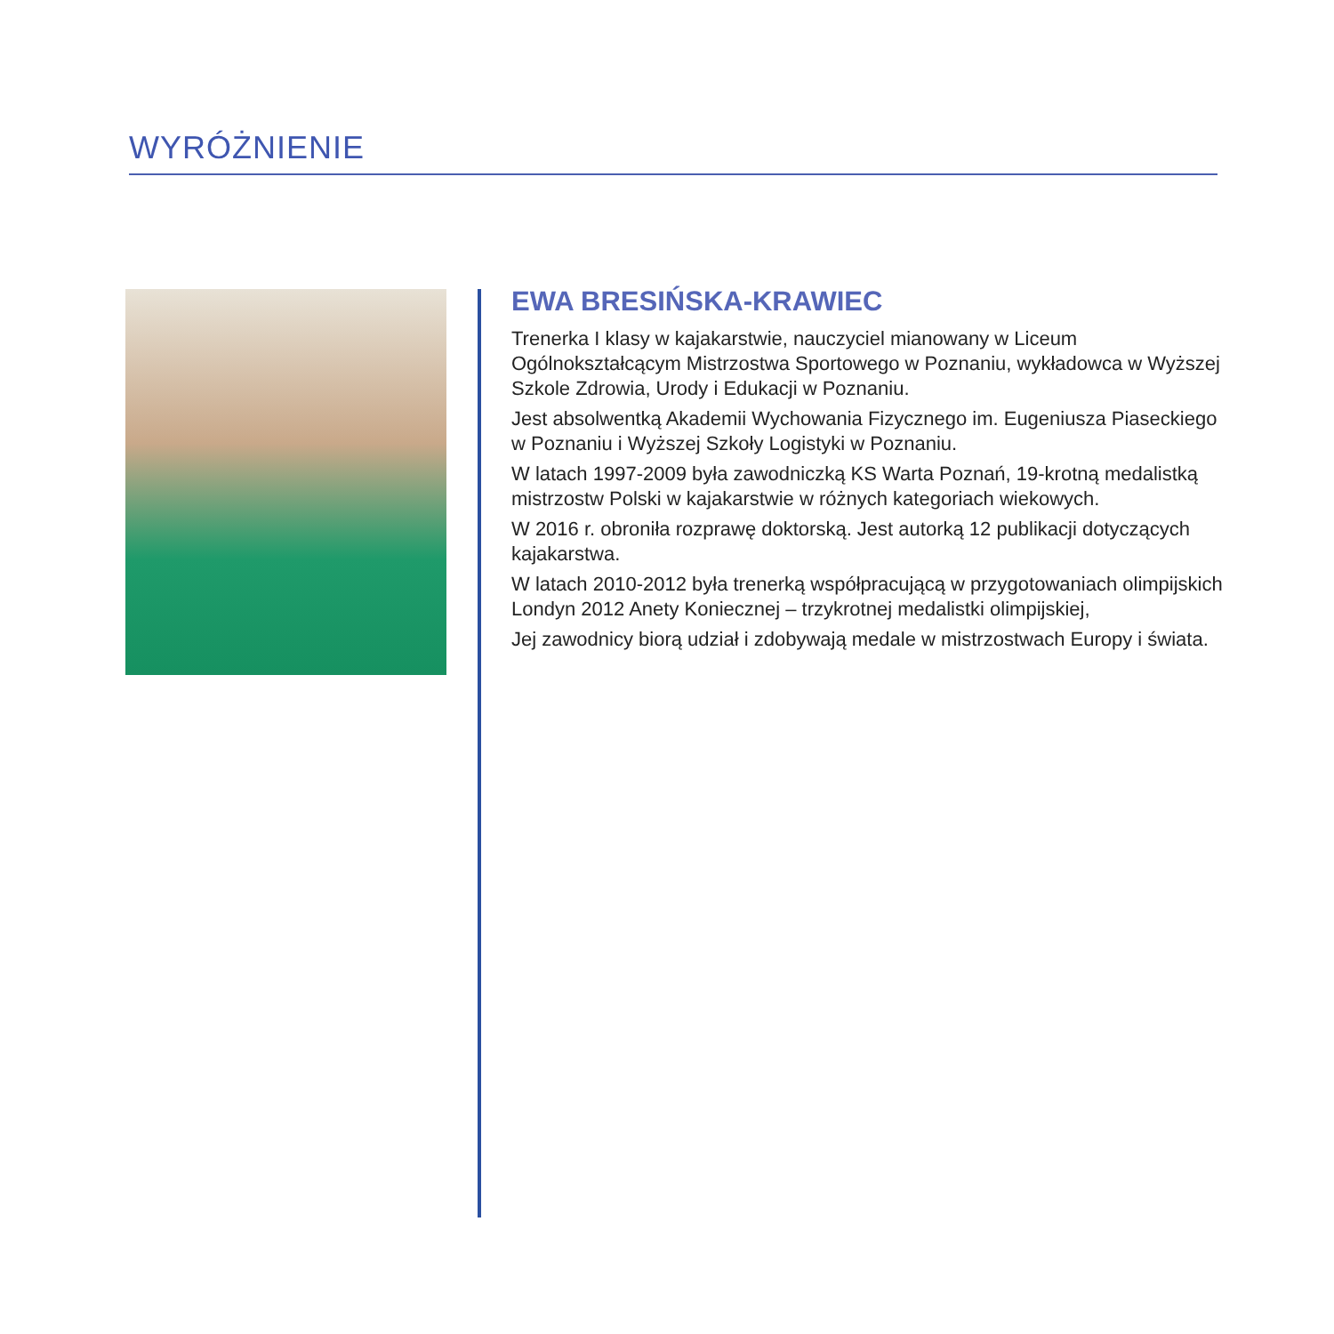WYRÓŻNIENIE
EWA BRESIŃSKA-KRAWIEC
Trenerka I klasy w kajakarstwie, nauczyciel mianowany w Liceum Ogólnokształcącym Mistrzostwa Sportowego w Poznaniu, wykładowca w Wyższej Szkole Zdrowia, Urody i Edukacji w Poznaniu.
Jest absolwentką Akademii Wychowania Fizycznego im. Eugeniusza Piaseckiego w Poznaniu i Wyższej Szkoły Logistyki w Poznaniu.
W latach 1997-2009 była zawodniczką KS Warta Poznań, 19-krotną medalistką mistrzostw Polski w kajakarstwie w różnych kategoriach wiekowych.
W 2016 r. obroniła rozprawę doktorską. Jest autorką 12 publikacji dotyczących kajakarstwa.
W latach 2010-2012 była trenerką współpracującą w przygotowaniach olimpijskich Londyn 2012 Anety Koniecznej – trzykrotnej medalistki olimpijskiej,
Jej zawodnicy biorą udział i zdobywają medale w mistrzostwach Europy i świata.